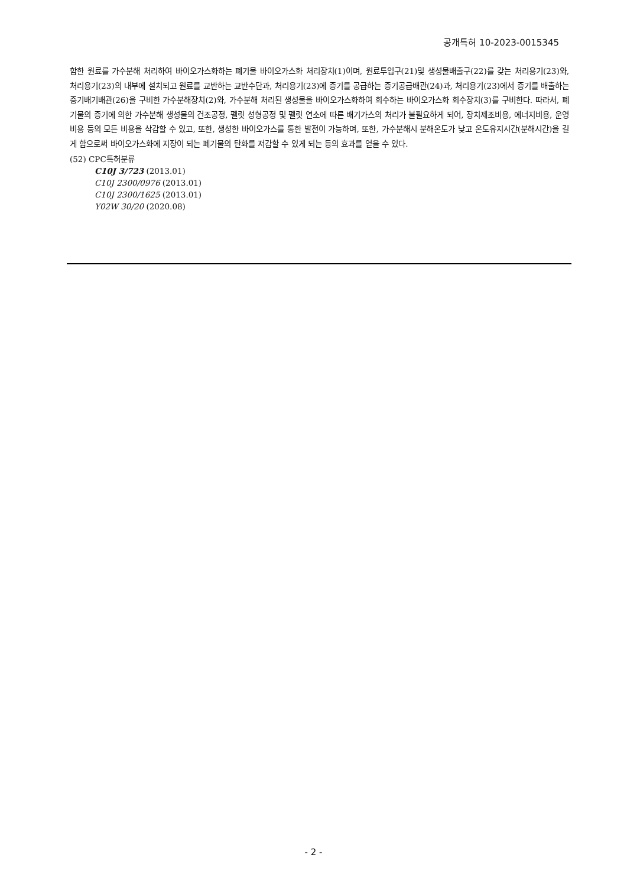공개특허 10-2023-0015345
함한 원료를 가수분해 처리하여 바이오가스화하는 폐기물 바이오가스화 처리장치(1)이며, 원료투입구(21)및 생성물배출구(22)를 갖는 처리용기(23)와, 처리용기(23)의 내부에 설치되고 원료를 교반하는 교반수단과, 처리용기(23)에 증기를 공급하는 증기공급배관(24)과, 처리용기(23)에서 증기를 배출하는 증기배기배관(26)을 구비한 가수분해장치(2)와, 가수분해 처리된 생성물을 바이오가스화하여 회수하는 바이오가스화 회수장치(3)를 구비한다. 따라서, 폐기물의 증기에 의한 가수분해 생성물의 건조공정, 펠릿 성형공정 및 펠릿 연소에 따른 배기가스의 처리가 불필요하게 되어, 장치제조비용, 에너지비용, 운영비용 등의 모든 비용을 삭감할 수 있고, 또한, 생성한 바이오가스를 통한 발전이 가능하며, 또한, 가수분해시 분해온도가 낮고 온도유지시간(분해시간)을 길게 함으로써 바이오가스화에 지장이 되는 폐기물의 탄화를 저감할 수 있게 되는 등의 효과를 얻을 수 있다.
(52) CPC특허분류
C10J 3/723 (2013.01)
C10J 2300/0976 (2013.01)
C10J 2300/1625 (2013.01)
Y02W 30/20 (2020.08)
- 2 -